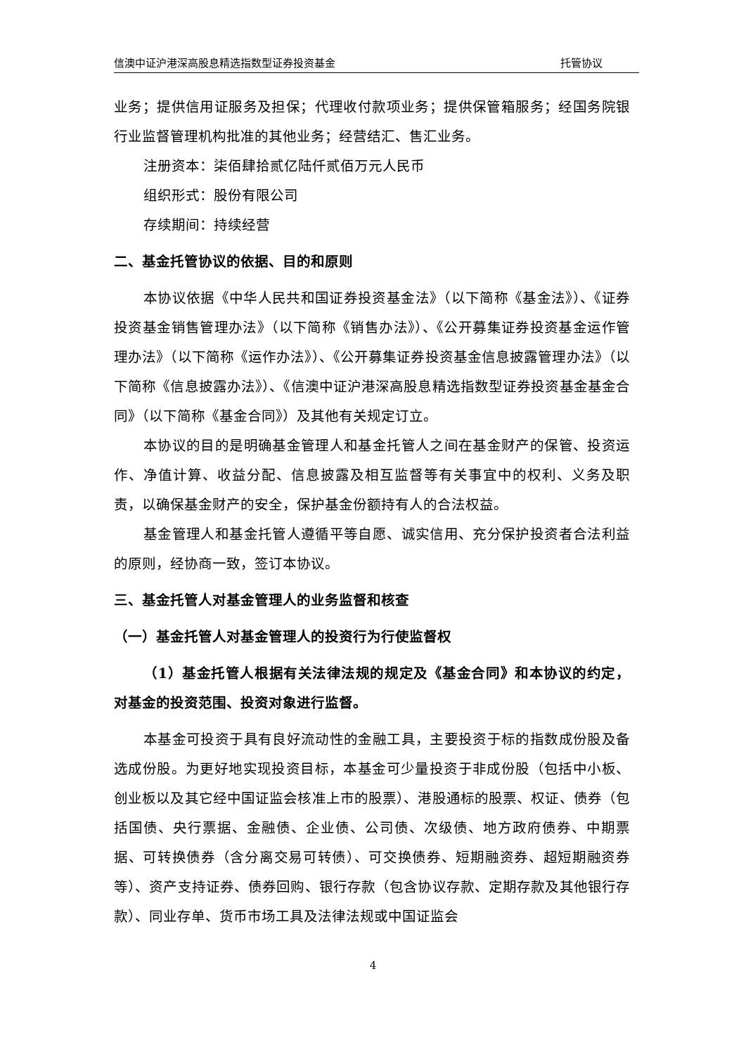信澳中证沪港深高股息精选指数型证券投资基金 托管协议
业务；提供信用证服务及担保；代理收付款项业务；提供保管箱服务；经国务院银行业监督管理机构批准的其他业务；经营结汇、售汇业务。
注册资本：柒佰肆拾贰亿陆仟贰佰万元人民币
组织形式：股份有限公司
存续期间：持续经营
二、基金托管协议的依据、目的和原则
本协议依据《中华人民共和国证券投资基金法》（以下简称《基金法》）、《证券投资基金销售管理办法》（以下简称《销售办法》）、《公开募集证券投资基金运作管理办法》（以下简称《运作办法》）、《公开募集证券投资基金信息披露管理办法》（以下简称《信息披露办法》）、《信澳中证沪港深高股息精选指数型证券投资基金基金合同》（以下简称《基金合同》）及其他有关规定订立。
本协议的目的是明确基金管理人和基金托管人之间在基金财产的保管、投资运作、净值计算、收益分配、信息披露及相互监督等有关事宜中的权利、义务及职责，以确保基金财产的安全，保护基金份额持有人的合法权益。
基金管理人和基金托管人遵循平等自愿、诚实信用、充分保护投资者合法利益的原则，经协商一致，签订本协议。
三、基金托管人对基金管理人的业务监督和核查
（一）基金托管人对基金管理人的投资行为行使监督权
（1）基金托管人根据有关法律法规的规定及《基金合同》和本协议的约定，对基金的投资范围、投资对象进行监督。
本基金可投资于具有良好流动性的金融工具，主要投资于标的指数成份股及备选成份股。为更好地实现投资目标，本基金可少量投资于非成份股（包括中小板、创业板以及其它经中国证监会核准上市的股票）、港股通标的股票、权证、债券（包括国债、央行票据、金融债、企业债、公司债、次级债、地方政府债券、中期票据、可转换债券（含分离交易可转债）、可交换债券、短期融资券、超短期融资券等）、资产支持证券、债券回购、银行存款（包含协议存款、定期存款及其他银行存款）、同业存单、货币市场工具及法律法规或中国证监会
4